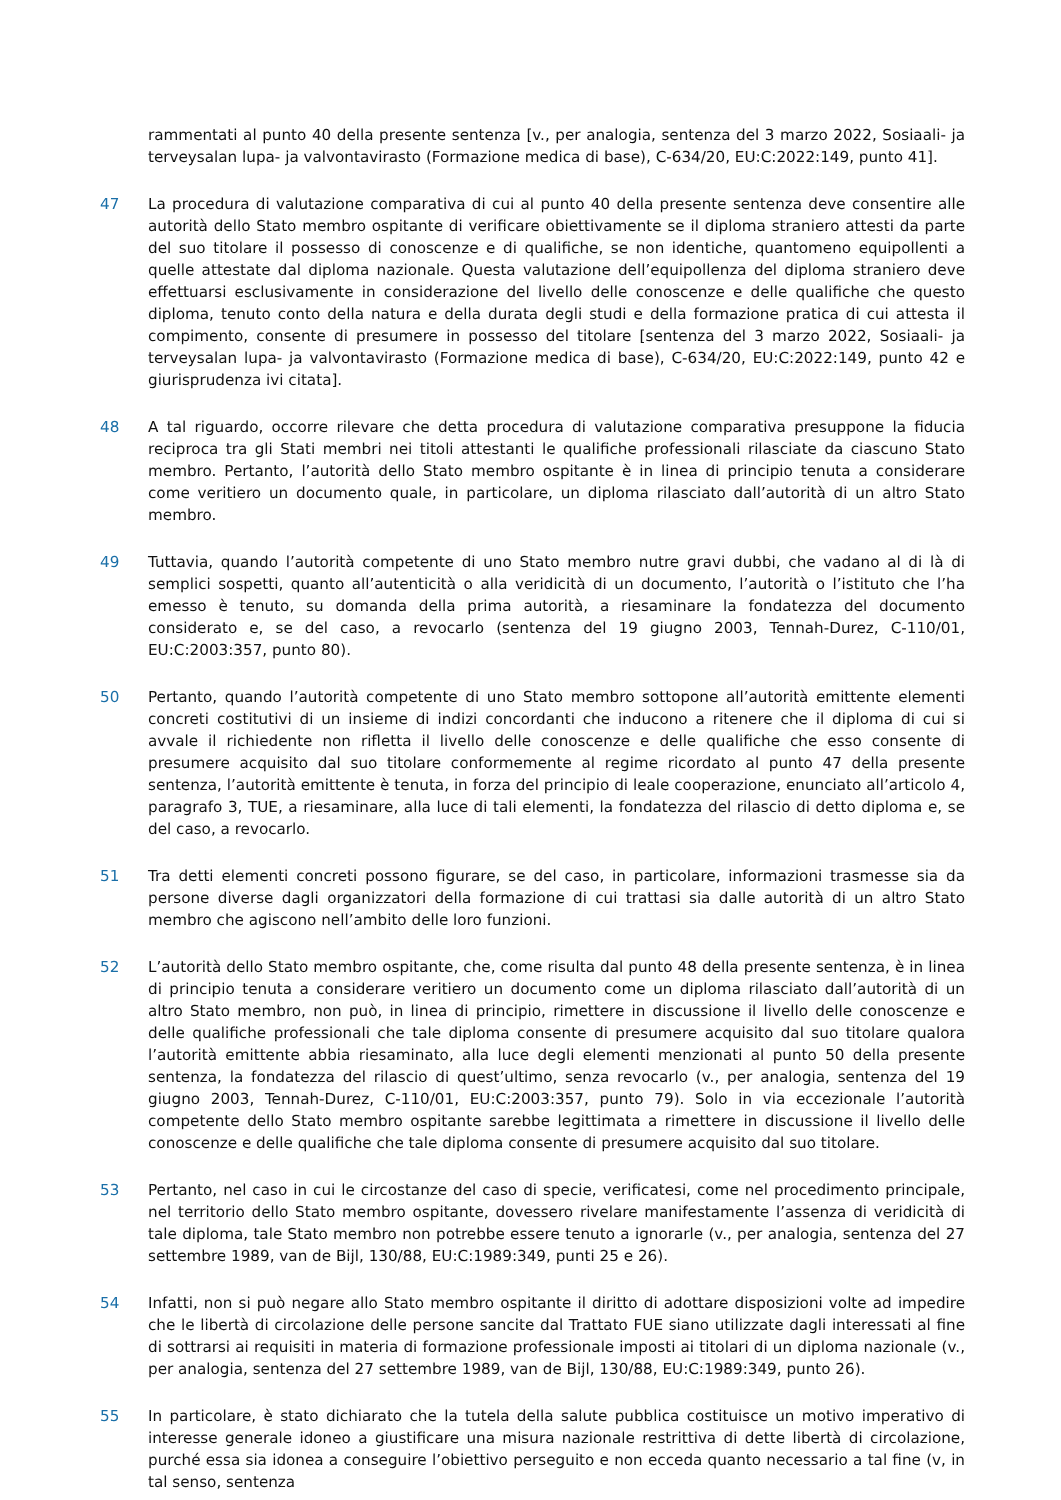rammentati al punto 40 della presente sentenza [v., per analogia, sentenza del 3 marzo 2022, Sosiaali- ja terveysalan lupa- ja valvontavirasto (Formazione medica di base), C-634/20, EU:C:2022:149, punto 41].
47 La procedura di valutazione comparativa di cui al punto 40 della presente sentenza deve consentire alle autorità dello Stato membro ospitante di verificare obiettivamente se il diploma straniero attesti da parte del suo titolare il possesso di conoscenze e di qualifiche, se non identiche, quantomeno equipollenti a quelle attestate dal diploma nazionale. Questa valutazione dell’equipollenza del diploma straniero deve effettuarsi esclusivamente in considerazione del livello delle conoscenze e delle qualifiche che questo diploma, tenuto conto della natura e della durata degli studi e della formazione pratica di cui attesta il compimento, consente di presumere in possesso del titolare [sentenza del 3 marzo 2022, Sosiaali- ja terveysalan lupa- ja valvontavirasto (Formazione medica di base), C-634/20, EU:C:2022:149, punto 42 e giurisprudenza ivi citata].
48 A tal riguardo, occorre rilevare che detta procedura di valutazione comparativa presuppone la fiducia reciproca tra gli Stati membri nei titoli attestanti le qualifiche professionali rilasciate da ciascuno Stato membro. Pertanto, l’autorità dello Stato membro ospitante è in linea di principio tenuta a considerare come veritiero un documento quale, in particolare, un diploma rilasciato dall’autorità di un altro Stato membro.
49 Tuttavia, quando l’autorità competente di uno Stato membro nutre gravi dubbi, che vadano al di là di semplici sospetti, quanto all’autenticità o alla veridicità di un documento, l’autorità o l’istituto che l’ha emesso è tenuto, su domanda della prima autorità, a riesaminare la fondatezza del documento considerato e, se del caso, a revocarlo (sentenza del 19 giugno 2003, Tennah-Durez, C-110/01, EU:C:2003:357, punto 80).
50 Pertanto, quando l’autorità competente di uno Stato membro sottopone all’autorità emittente elementi concreti costitutivi di un insieme di indizi concordanti che inducono a ritenere che il diploma di cui si avvale il richiedente non rifletta il livello delle conoscenze e delle qualifiche che esso consente di presumere acquisito dal suo titolare conformemente al regime ricordato al punto 47 della presente sentenza, l’autorità emittente è tenuta, in forza del principio di leale cooperazione, enunciato all’articolo 4, paragrafo 3, TUE, a riesaminare, alla luce di tali elementi, la fondatezza del rilascio di detto diploma e, se del caso, a revocarlo.
51 Tra detti elementi concreti possono figurare, se del caso, in particolare, informazioni trasmesse sia da persone diverse dagli organizzatori della formazione di cui trattasi sia dalle autorità di un altro Stato membro che agiscono nell’ambito delle loro funzioni.
52 L’autorità dello Stato membro ospitante, che, come risulta dal punto 48 della presente sentenza, è in linea di principio tenuta a considerare veritiero un documento come un diploma rilasciato dall’autorità di un altro Stato membro, non può, in linea di principio, rimettere in discussione il livello delle conoscenze e delle qualifiche professionali che tale diploma consente di presumere acquisito dal suo titolare qualora l’autorità emittente abbia riesaminato, alla luce degli elementi menzionati al punto 50 della presente sentenza, la fondatezza del rilascio di quest’ultimo, senza revocarlo (v., per analogia, sentenza del 19 giugno 2003, Tennah-Durez, C-110/01, EU:C:2003:357, punto 79). Solo in via eccezionale l’autorità competente dello Stato membro ospitante sarebbe legittimata a rimettere in discussione il livello delle conoscenze e delle qualifiche che tale diploma consente di presumere acquisito dal suo titolare.
53 Pertanto, nel caso in cui le circostanze del caso di specie, verificatesi, come nel procedimento principale, nel territorio dello Stato membro ospitante, dovessero rivelare manifestamente l’assenza di veridicità di tale diploma, tale Stato membro non potrebbe essere tenuto a ignorarle (v., per analogia, sentenza del 27 settembre 1989, van de Bijl, 130/88, EU:C:1989:349, punti 25 e 26).
54 Infatti, non si può negare allo Stato membro ospitante il diritto di adottare disposizioni volte ad impedire che le libertà di circolazione delle persone sancite dal Trattato FUE siano utilizzate dagli interessati al fine di sottrarsi ai requisiti in materia di formazione professionale imposti ai titolari di un diploma nazionale (v., per analogia, sentenza del 27 settembre 1989, van de Bijl, 130/88, EU:C:1989:349, punto 26).
55 In particolare, è stato dichiarato che la tutela della salute pubblica costituisce un motivo imperativo di interesse generale idoneo a giustificare una misura nazionale restrittiva di dette libertà di circolazione, purché essa sia idonea a conseguire l’obiettivo perseguito e non ecceda quanto necessario a tal fine (v, in tal senso, sentenza